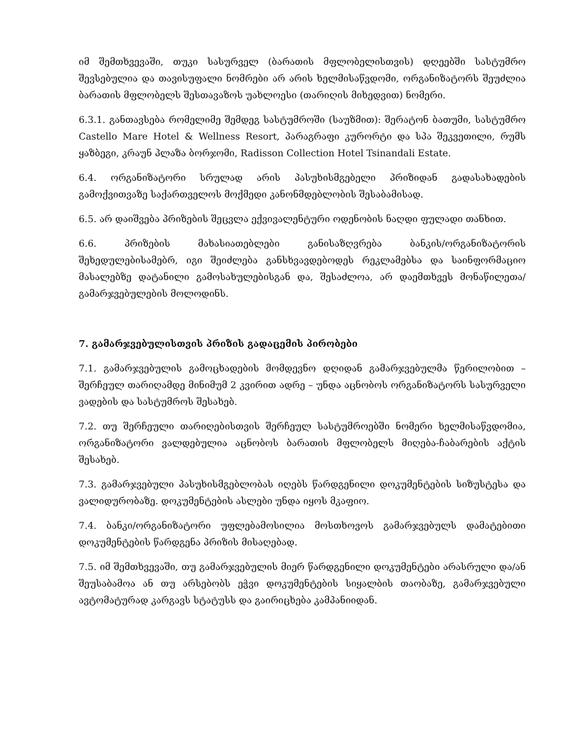იმ შემთხვევაში, თუკი სასურველ (ბარათის მფლობელისთვის) დღეებში სასტუმრო შევსებულია და თავისუფალი ნომრები არ არის ხელმისაწვდომი, ორგანიზატორს შეუძლია ბარათის მფლობელს შესთავაზოს უახლოესი (თარიღის მიხედვით) ნომერი.
6.3.1. განთავსება რომელიმე შემდეგ სასტუმროში (საუზმით): შერატონ ბათუმი, სასტუმრო Castello Mare Hotel & Wellness Resort, პარაგრაფი კურორტი და სპა შეკვეთილი, რუმს ყაზბეგი, კრაუნ პლაზა ბორჯომი, Radisson Collection Hotel Tsinandali Estate.
6.4. ორგანიზატორი სრულად არის პასუხისმგებელი პრიზიდან გადასახადების გამოქვითვაზე საქართველოს მოქმედი კანონმდებლობის შესაბამისად.
6.5. არ დაიშვება პრიზების შეცვლა ექვივალენტური ოდენობის ნაღდი ფულადი თანხით.
6.6. პრიზების მახასიათებლები განისაზღვრება ბანკის/ორგანიზატორის შეხედულებისამებრ, იგი შეიძლება განსხვავდებოდეს რეკლამებსა და საინფორმაციო მასალებზე დატანილი გამოსახულებისგან და, შესაძლოა, არ დაემთხვეს მონაწილეთა/გამარჯვებულების მოლოდინს.
7. გამარჯვებულისთვის პრიზის გადაცემის პირობები
7.1. გამარჯვებულის გამოცხადების მომდევნო დღიდან გამარჯვებულმა წერილობით – შერჩეულ თარიღამდე მინიმუმ 2 კვირით ადრე – უნდა აცნობოს ორგანიზატორს სასურველი ვადების და სასტუმროს შესახებ.
7.2. თუ შერჩეული თარიღებისთვის შერჩეულ სასტუმროებში ნომერი ხელმისაწვდომია, ორგანიზატორი ვალდებულია აცნობოს ბარათის მფლობელს მიღება-ჩაბარების აქტის შესახებ.
7.3. გამარჯვებული პასუხისმგებლობას იღებს წარდგენილი დოკუმენტების სიზუსტესა და ვალიდურობაზე. დოკუმენტების ასლები უნდა იყოს მკაფიო.
7.4. ბანკი/ორგანიზატორი უფლებამოსილია მოსთხოვოს გამარჯვებულს დამატებითი დოკუმენტების წარდგენა პრიზის მისაღებად.
7.5. იმ შემთხვევაში, თუ გამარჯვებულის მიერ წარდგენილი დოკუმენტები არასრული და/ან შეუსაბამოა ან თუ არსებობს ეჭვი დოკუმენტების სიყალბის თაობაზე, გამარჯვებული ავტომატურად კარგავს სტატუსს და გაირიცხება კამპანიიდან.